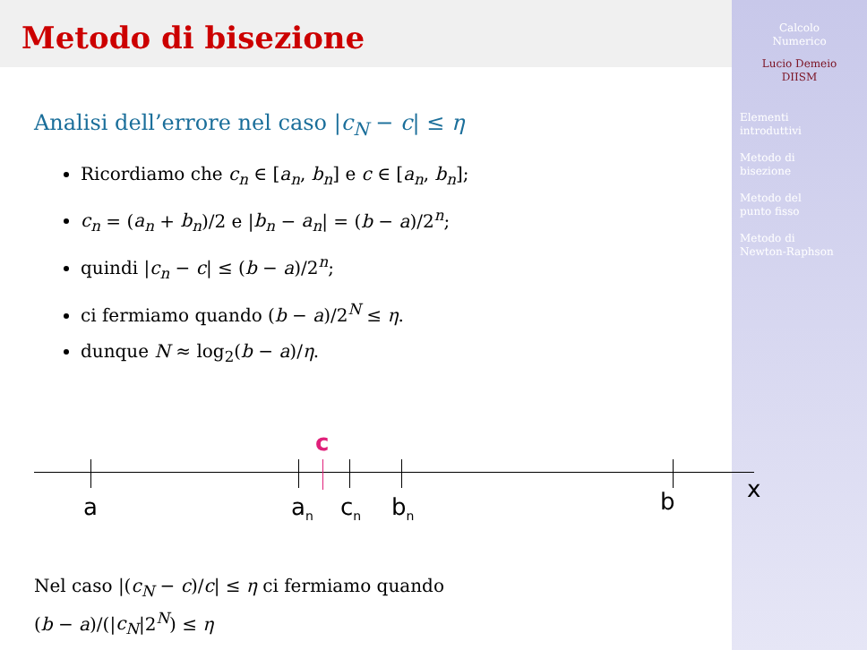Calcolo
Numerico
Lucio Demeio
DIISM
Elementi
introduttivi
Metodo di
bisezione
Metodo del
punto fisso
Metodo di
Newton-Raphson
Metodo di bisezione
Analisi dell’errore nel caso |c<sub>N</sub> − c| ≤ η
Ricordiamo che c<sub>n</sub> ∈ [a<sub>n</sub>, b<sub>n</sub>] e c ∈ [a<sub>n</sub>, b<sub>n</sub>];
c<sub>n</sub> = (a<sub>n</sub> + b<sub>n</sub>)/2 e |b<sub>n</sub> − a<sub>n</sub>| = (b − a)/2<sup>n</sup>;
quindi |c<sub>n</sub> − c| ≤ (b − a)/2<sup>n</sup>;
ci fermiamo quando (b − a)/2<sup>N</sup> ≤ η.
dunque N ≈ log<sub>2</sub>(b − a)/η.
c
a a<sub>n</sub> c<sub>n</sub> b<sub>n</sub> b x
Nel caso |(c<sub>N</sub> − c)/c| ≤ η ci fermiamo quando
(b − a)/(|c<sub>N</sub>|2<sup>N</sup>) ≤ η